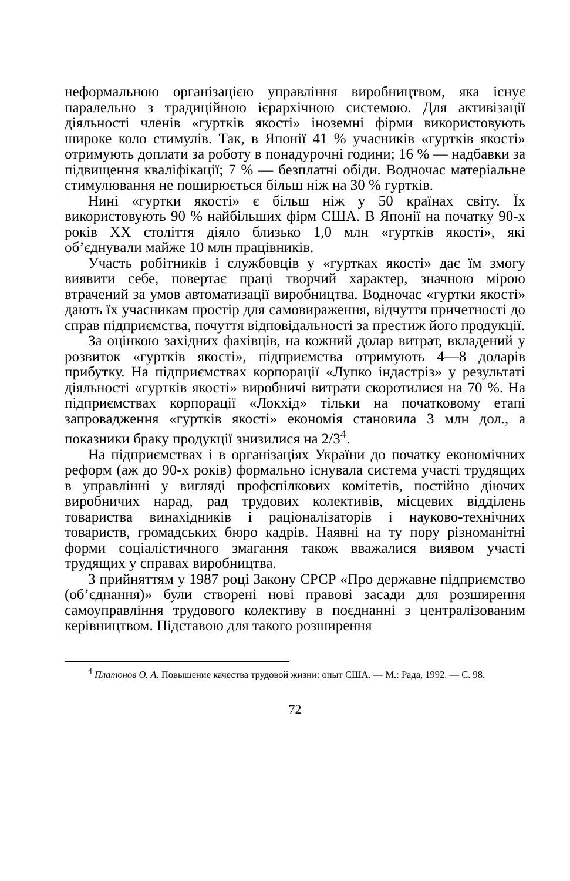неформальною організацією управління виробництвом, яка існує паралельно з традиційною ієрархічною системою. Для активізації діяльності членів «гуртків якості» іноземні фірми використовують широке коло стимулів. Так, в Японії 41 % учасників «гуртків якості» отримують доплати за роботу в понадурочні години; 16 % — надбавки за підвищення кваліфікації; 7 % — безплатні обіди. Водночас матеріальне стимулювання не поширюється більш ніж на 30 % гуртків.
Нині «гуртки якості» є більш ніж у 50 країнах світу. Їх використовують 90 % найбільших фірм США. В Японії на початку 90-х років ХХ століття діяло близько 1,0 млн «гуртків якості», які об’єднували майже 10 млн працівників.
Участь робітників і службовців у «гуртках якості» дає їм змогу виявити себе, повертає праці творчий характер, значною мірою втрачений за умов автоматизації виробництва. Водночас «гуртки якості» дають їх учасникам простір для самовираження, відчуття причетності до справ підприємства, почуття відповідальності за престиж його продукції.
За оцінкою західних фахівців, на кожний долар витрат, вкладений у розвиток «гуртків якості», підприємства отримують 4—8 доларів прибутку. На підприємствах корпорації «Лупко індастріз» у результаті діяльності «гуртків якості» виробничі витрати скоротилися на 70 %. На підприємствах корпорації «Локхід» тільки на початковому етапі запровадження «гуртків якості» економія становила 3 млн дол., а показники браку продукції знизилися на 2/3<sup>4</sup>.
На підприємствах і в організаціях України до початку економічних реформ (аж до 90-х років) формально існувала система участі трудящих в управлінні у вигляді профспілкових комітетів, постійно діючих виробничих нарад, рад трудових колективів, місцевих відділень товариства винахідників і раціоналізаторів і науково-технічних товариств, громадських бюро кадрів. Наявні на ту пору різноманітні форми соціалістичного змагання також вважалися виявом участі трудящих у справах виробництва.
З прийняттям у 1987 році Закону СРСР «Про державне підприємство (об’єднання)» були створені нові правові засади для розширення самоуправління трудового колективу в поєднанні з централізованим керівництвом. Підставою для такого розширення
<sup>4</sup> Платонов О. А. Повышение качества трудовой жизни: опыт США. — М.: Рада, 1992. — С. 98.
72